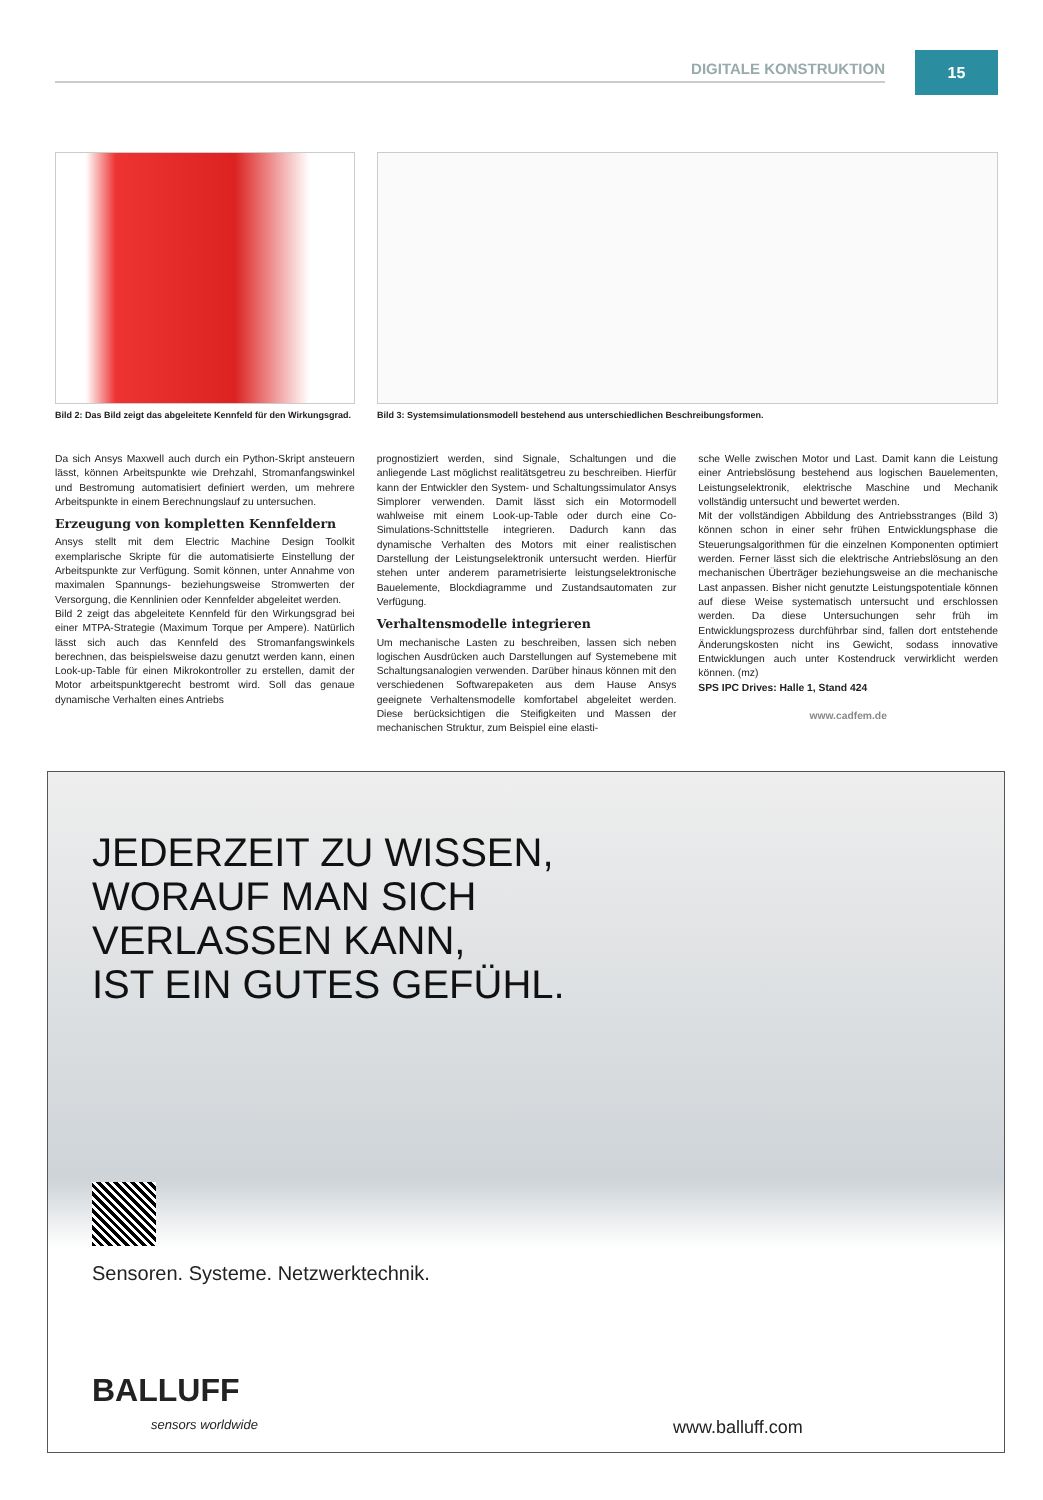DIGITALE KONSTRUKTION 15
Bild 2: Das Bild zeigt das abgeleitete Kennfeld für den Wirkungsgrad.
Bild 3: Systemsimulationsmodell bestehend aus unterschiedlichen Beschreibungsformen.
Da sich Ansys Maxwell auch durch ein Python-Skript ansteuern lässt, können Arbeitspunkte wie Drehzahl, Stromanfangswinkel und Bestromung automatisiert definiert werden, um mehrere Arbeitspunkte in einem Berechnungslauf zu untersuchen.
Erzeugung von kompletten Kennfeldern
Ansys stellt mit dem Electric Machine Design Toolkit exemplarische Skripte für die automatisierte Einstellung der Arbeitspunkte zur Verfügung. Somit können, unter Annahme von maximalen Spannungs- beziehungsweise Stromwerten der Versorgung, die Kennlinien oder Kennfelder abgeleitet werden.
Bild 2 zeigt das abgeleitete Kennfeld für den Wirkungsgrad bei einer MTPA-Strategie (Maximum Torque per Ampere). Natürlich lässt sich auch das Kennfeld des Stromanfangswinkels berechnen, das beispielsweise dazu genutzt werden kann, einen Look-up-Table für einen Mikrokontroller zu erstellen, damit der Motor arbeitspunktgerecht bestromt wird. Soll das genaue dynamische Verhalten eines Antriebs
prognostiziert werden, sind Signale, Schaltungen und die anliegende Last möglichst realitätsgetreu zu beschreiben. Hierfür kann der Entwickler den System- und Schaltungssimulator Ansys Simplorer verwenden. Damit lässt sich ein Motormodell wahlweise mit einem Look-up-Table oder durch eine Co-Simulations-Schnittstelle integrieren. Dadurch kann das dynamische Verhalten des Motors mit einer realistischen Darstellung der Leistungselektronik untersucht werden. Hierfür stehen unter anderem parametrisierte leistungselektronische Bauelemente, Blockdiagramme und Zustandsautomaten zur Verfügung.
Verhaltensmodelle integrieren
Um mechanische Lasten zu beschreiben, lassen sich neben logischen Ausdrücken auch Darstellungen auf Systemebene mit Schaltungsanalogien verwenden. Darüber hinaus können mit den verschiedenen Softwarepaketen aus dem Hause Ansys geeignete Verhaltensmodelle komfortabel abgeleitet werden. Diese berücksichtigen die Steifigkeiten und Massen der mechanischen Struktur, zum Beispiel eine elasti-
sche Welle zwischen Motor und Last. Damit kann die Leistung einer Antriebslösung bestehend aus logischen Bauelementen, Leistungselektronik, elektrische Maschine und Mechanik vollständig untersucht und bewertet werden.
Mit der vollständigen Abbildung des Antriebsstranges (Bild 3) können schon in einer sehr frühen Entwicklungsphase die Steuerungsalgorithmen für die einzelnen Komponenten optimiert werden. Ferner lässt sich die elektrische Antriebslösung an den mechanischen Überträger beziehungsweise an die mechanische Last anpassen. Bisher nicht genutzte Leistungspotentiale können auf diese Weise systematisch untersucht und erschlossen werden. Da diese Untersuchungen sehr früh im Entwicklungsprozess durchführbar sind, fallen dort entstehende Änderungskosten nicht ins Gewicht, sodass innovative Entwicklungen auch unter Kostendruck verwirklicht werden können. (mz)
SPS IPC Drives: Halle 1, Stand 424
www.cadfem.de
JEDERZEIT ZU WISSEN,
WORAUF MAN SICH
VERLASSEN KANN,
IST EIN GUTES GEFÜHL.
Sensoren. Systeme. Netzwerktechnik.
BALLUFF
sensors worldwide www.balluff.com